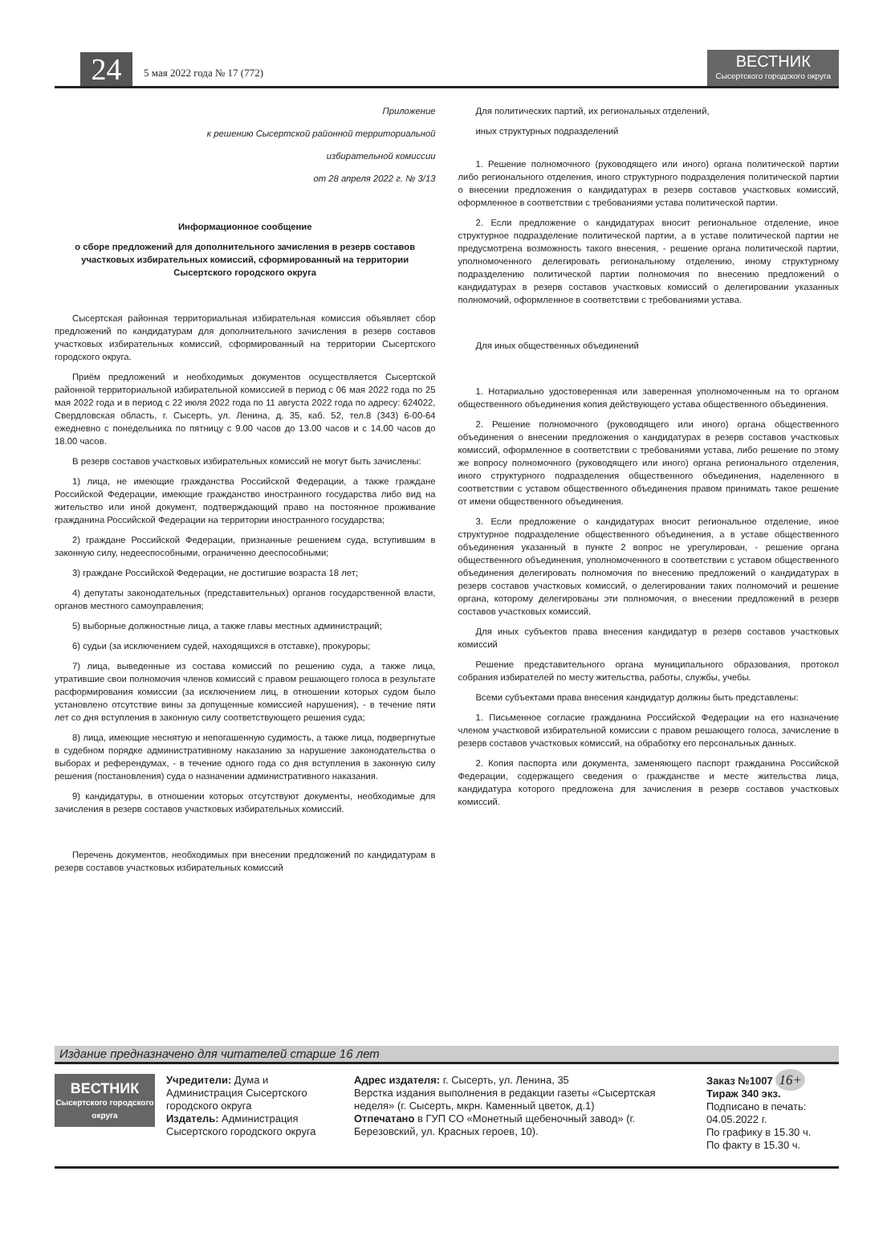24
5 мая 2022 года № 17 (772)
ВЕСТНИК
Сысертского городского округа
Приложение
к решению Сысертской районной территориальной
избирательной комиссии
от 28 апреля 2022 г. № 3/13
Информационное сообщение
о сборе предложений для дополнительного зачисления в резерв составов участковых избирательных комиссий, сформированный на территории Сысертского городского округа
Сысертская районная территориальная избирательная комиссия объявляет сбор предложений по кандидатурам для дополнительного зачисления в резерв составов участковых избирательных комиссий, сформированный на территории Сысертского городского округа.
Приём предложений и необходимых документов осуществляется Сысертской районной территориальной избирательной комиссией в период с 06 мая 2022 года по 25 мая 2022 года и в период с 22 июля 2022 года по 11 августа 2022 года по адресу: 624022, Свердловская область, г. Сысерть, ул. Ленина, д. 35, каб. 52, тел.8 (343) 6-00-64 ежедневно с понедельника по пятницу с 9.00 часов до 13.00 часов и с 14.00 часов до 18.00 часов.
В резерв составов участковых избирательных комиссий не могут быть зачислены:
1) лица, не имеющие гражданства Российской Федерации, а также граждане Российской Федерации, имеющие гражданство иностранного государства либо вид на жительство или иной документ, подтверждающий право на постоянное проживание гражданина Российской Федерации на территории иностранного государства;
2) граждане Российской Федерации, признанные решением суда, вступившим в законную силу, недееспособными, ограниченно дееспособными;
3) граждане Российской Федерации, не достигшие возраста 18 лет;
4) депутаты законодательных (представительных) органов государственной власти, органов местного самоуправления;
5) выборные должностные лица, а также главы местных администраций;
6) судьи (за исключением судей, находящихся в отставке), прокуроры;
7) лица, выведенные из состава комиссий по решению суда, а также лица, утратившие свои полномочия членов комиссий с правом решающего голоса в результате расформирования комиссии (за исключением лиц, в отношении которых судом было установлено отсутствие вины за допущенные комиссией нарушения), - в течение пяти лет со дня вступления в законную силу соответствующего решения суда;
8) лица, имеющие неснятую и непогашенную судимость, а также лица, подвергнутые в судебном порядке административному наказанию за нарушение законодательства о выборах и референдумах, - в течение одного года со дня вступления в законную силу решения (постановления) суда о назначении административного наказания.
9) кандидатуры, в отношении которых отсутствуют документы, необходимые для зачисления в резерв составов участковых избирательных комиссий.
Перечень документов, необходимых при внесении предложений по кандидатурам в резерв составов участковых избирательных комиссий
Для политических партий, их региональных отделений,
иных структурных подразделений
1. Решение полномочного (руководящего или иного) органа политической партии либо регионального отделения, иного структурного подразделения политической партии о внесении предложения о кандидатурах в резерв составов участковых комиссий, оформленное в соответствии с требованиями устава политической партии.
2. Если предложение о кандидатурах вносит региональное отделение, иное структурное подразделение политической партии, а в уставе политической партии не предусмотрена возможность такого внесения, - решение органа политической партии, уполномоченного делегировать региональному отделению, иному структурному подразделению политической партии полномочия по внесению предложений о кандидатурах в резерв составов участковых комиссий о делегировании указанных полномочий, оформленное в соответствии с требованиями устава.
Для иных общественных объединений
1. Нотариально удостоверенная или заверенная уполномоченным на то органом общественного объединения копия действующего устава общественного объединения.
2. Решение полномочного (руководящего или иного) органа общественного объединения о внесении предложения о кандидатурах в резерв составов участковых комиссий, оформленное в соответствии с требованиями устава, либо решение по этому же вопросу полномочного (руководящего или иного) органа регионального отделения, иного структурного подразделения общественного объединения, наделенного в соответствии с уставом общественного объединения правом принимать такое решение от имени общественного объединения.
3. Если предложение о кандидатурах вносит региональное отделение, иное структурное подразделение общественного объединения, а в уставе общественного объединения указанный в пункте 2 вопрос не урегулирован, - решение органа общественного объединения, уполномоченного в соответствии с уставом общественного объединения делегировать полномочия по внесению предложений о кандидатурах в резерв составов участковых комиссий, о делегировании таких полномочий и решение органа, которому делегированы эти полномочия, о внесении предложений в резерв составов участковых комиссий.
Для иных субъектов права внесения кандидатур в резерв составов участковых комиссий
Решение представительного органа муниципального образования, протокол собрания избирателей по месту жительства, работы, службы, учебы.
Всеми субъектами права внесения кандидатур должны быть представлены:
1. Письменное согласие гражданина Российской Федерации на его назначение членом участковой избирательной комиссии с правом решающего голоса, зачисление в резерв составов участковых комиссий, на обработку его персональных данных.
2. Копия паспорта или документа, заменяющего паспорт гражданина Российской Федерации, содержащего сведения о гражданстве и месте жительства лица, кандидатура которого предложена для зачисления в резерв составов участковых комиссий.
Издание предназначено для читателей старше 16 лет
ВЕСТНИК
Сысертского городского округа
Учредители: Дума и Администрация Сысертского городского округа
Издатель: Администрация Сысертского городского округа
Адрес издателя: г. Сысерть, ул. Ленина, 35
Верстка издания выполнения в редакции газеты «Сысертская неделя» (г. Сысерть, мкрн. Каменный цветок, д.1)
Отпечатано в ГУП СО «Монетный щебеночный завод» (г. Березовский, ул. Красных героев, 10).
Заказ №1007 16+
Тираж 340 экз.
Подписано в печать: 04.05.2022 г.
По графику в 15.30 ч.
По факту в 15.30 ч.